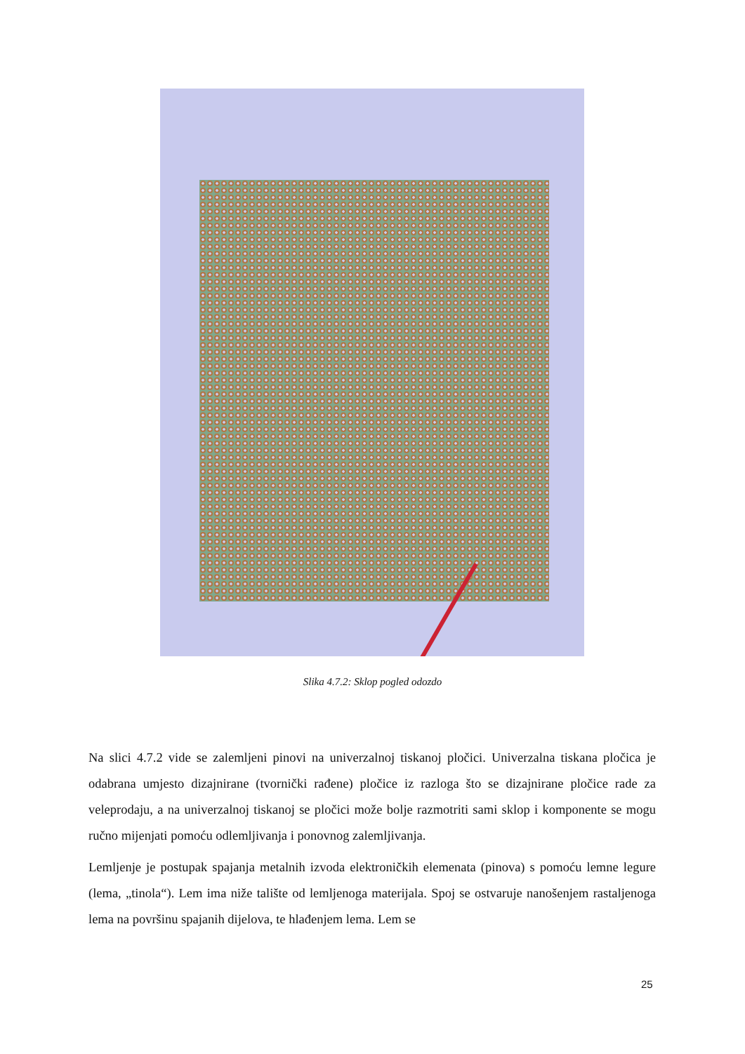Slika 4.7.2: Sklop pogled odozdo
Na slici 4.7.2 vide se zalemljeni pinovi na univerzalnoj tiskanoj pločici. Univerzalna tiskana pločica je odabrana umjesto dizajnirane (tvornički rađene) pločice iz razloga što se dizajnirane pločice rade za veleprodaju, a na univerzalnoj tiskanoj se pločici može bolje razmotriti sami sklop i komponente se mogu ručno mijenjati pomoću odlemljivanja i ponovnog zalemljivanja.
Lemljenje je postupak spajanja metalnih izvoda elektroničkih elemenata (pinova) s pomoću lemne legure (lema, „tinola“). Lem ima niže talište od lemljenoga materijala. Spoj se ostvaruje nanošenjem rastaljenoga lema na površinu spajanih dijelova, te hlađenjem lema. Lem se
25